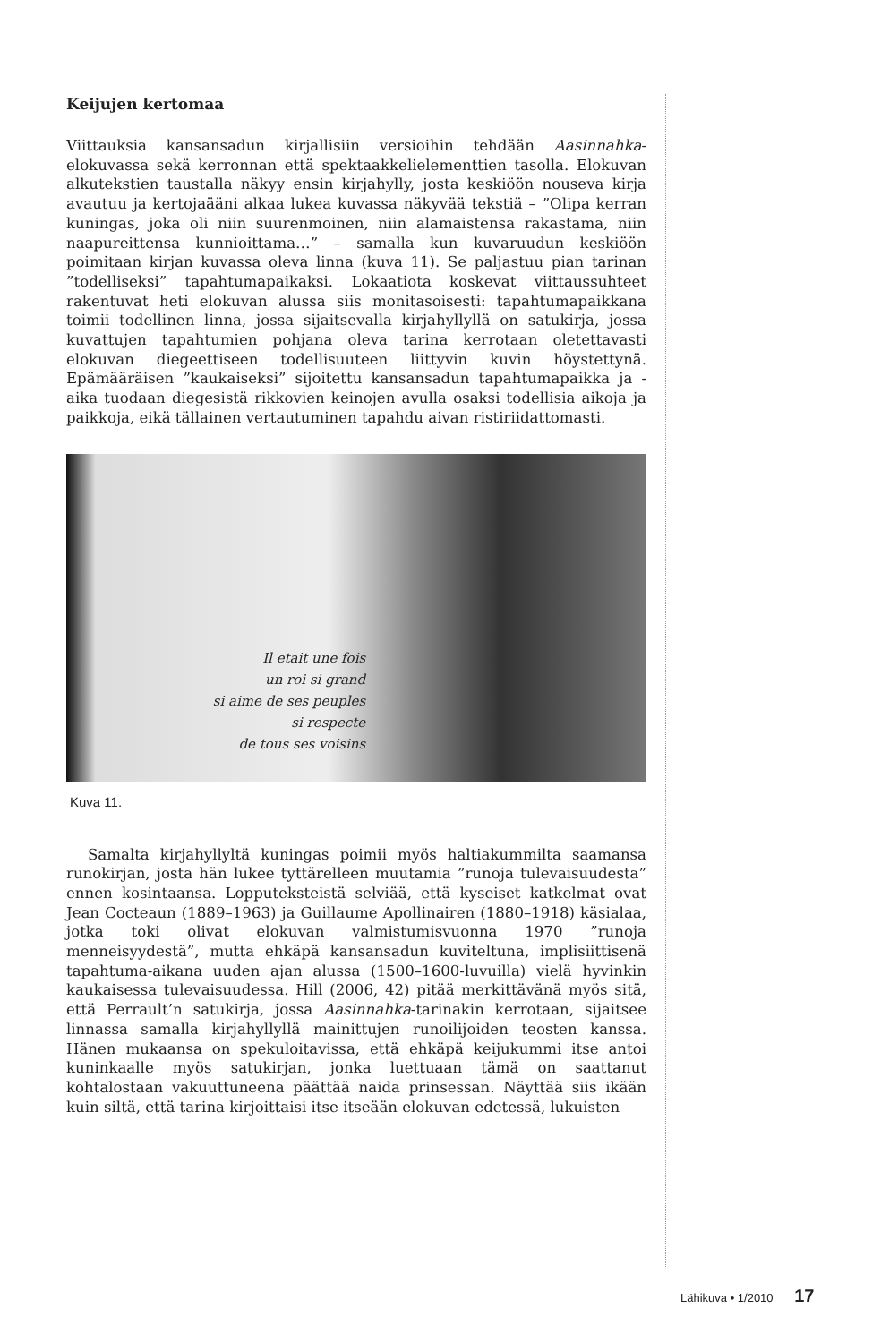Keijujen kertomaa
Viittauksia kansansadun kirjallisiin versioihin tehdään Aasinnahka-elokuvassa sekä kerronnan että spektaakkelielementtien tasolla. Elokuvan alkutekstien taustalla näkyy ensin kirjahylly, josta keskiöön nouseva kirja avautuu ja kertojaääni alkaa lukea kuvassa näkyvää tekstiä – ”Olipa kerran kuningas, joka oli niin suurenmoinen, niin alamaistensa rakastama, niin naapureittensa kunnioittama…” – samalla kun kuvaruudun keskiöön poimitaan kirjan kuvassa oleva linna (kuva 11). Se paljastuu pian tarinan ”todelliseksi” tapahtumapaikaksi. Lokaatiota koskevat viittaussuhteet rakentuvat heti elokuvan alussa siis monitasoisesti: tapahtumapaikkana toimii todellinen linna, jossa sijaitsevalla kirjahyllyllä on satukirja, jossa kuvattujen tapahtumien pohjana oleva tarina kerrotaan oletettavasti elokuvan diegeettiseen todellisuuteen liittyvin kuvin höystettynä. Epämääräisen ”kaukaiseksi” sijoitettu kansansadun tapahtumapaikka ja -aika tuodaan diegesistä rikkovien keinojen avulla osaksi todellisia aikoja ja paikkoja, eikä tällainen vertautuminen tapahdu aivan ristiriidattomasti.
Il etait une fois
un roi si grand
si aime de ses peuples
si respecte
de tous ses voisins
Kuva 11.
Samalta kirjahyllyltä kuningas poimii myös haltiakummilta saamansa runokirjan, josta hän lukee tyttärelleen muutamia ”runoja tulevaisuudesta” ennen kosintaansa. Lopputeksteistä selviää, että kyseiset katkelmat ovat Jean Cocteaun (1889–1963) ja Guillaume Apollinairen (1880–1918) käsialaa, jotka toki olivat elokuvan valmistumisvuonna 1970 ”runoja menneisyydestä”, mutta ehkäpä kansansadun kuviteltuna, implisiittisenä tapahtuma-aikana uuden ajan alussa (1500–1600-luvuilla) vielä hyvinkin kaukaisessa tulevaisuudessa. Hill (2006, 42) pitää merkittävänä myös sitä, että Perrault’n satukirja, jossa Aasinnahka-tarinakin kerrotaan, sijaitsee linnassa samalla kirjahyllyllä mainittujen runoilijoiden teosten kanssa. Hänen mukaansa on spekuloitavissa, että ehkäpä keijukummi itse antoi kuninkaalle myös satukirjan, jonka luettuaan tämä on saattanut kohtalostaan vakuuttuneena päättää naida prinsessan. Näyttää siis ikään kuin siltä, että tarina kirjoittaisi itse itseään elokuvan edetessä, lukuisten
Lähikuva • 1/2010 17